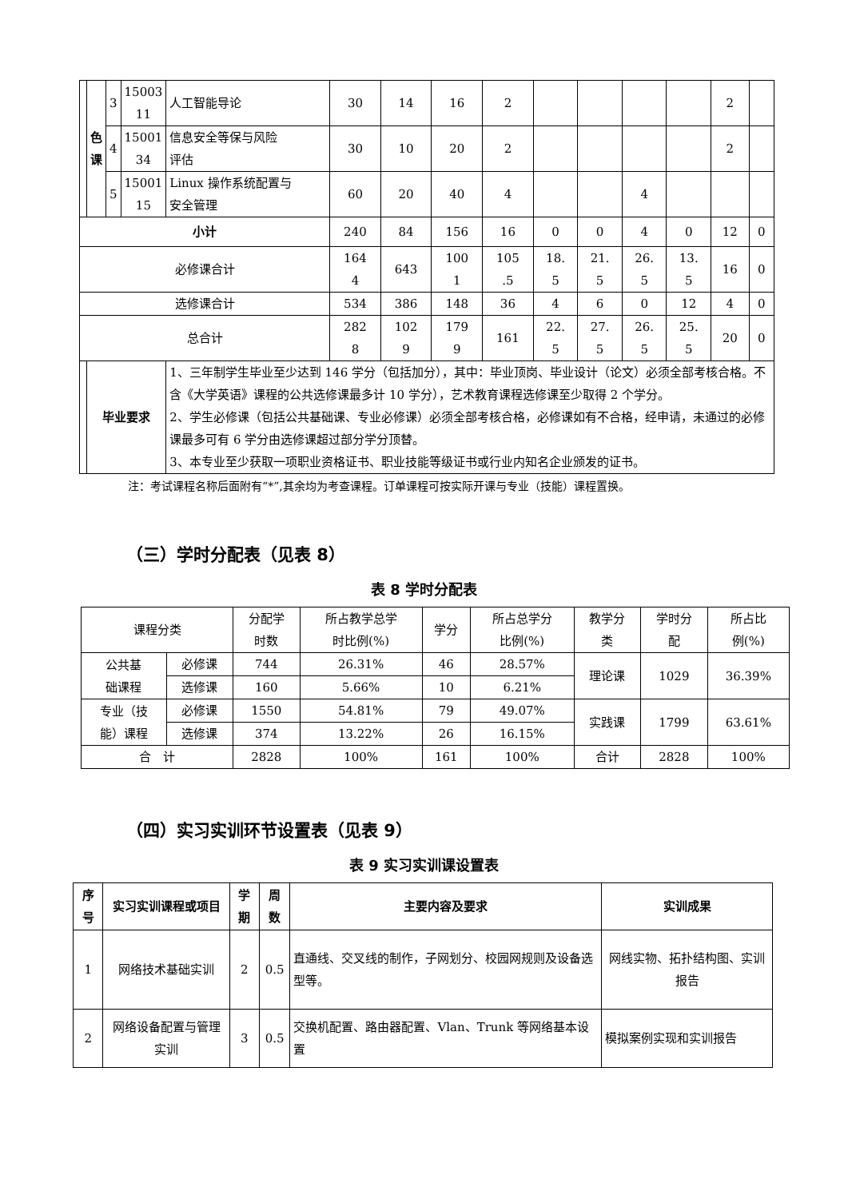| | 色 课 | 3 | 15003 11 | 人工智能导论 | 30 | 14 | 16 | 2 | | | | | 2 | |
| | | 4 | 15001 34 | 信息安全等保与风险 评估 | 30 | 10 | 20 | 2 | | | | | 2 | |
| | | 5 | 15001 15 | Linux 操作系统配置与 安全管理 | 60 | 20 | 40 | 4 | | | 4 | | | |
| 小计 | | | | | 240 | 84 | 156 | 16 | 0 | 0 | 4 | 0 | 12 | 0 |
| 必修课合计 | | | | | 164 4 | 643 | 100 1 | 105 .5 | 18. 5 | 21. 5 | 26. 5 | 13. 5 | 16 | 0 |
| 选修课合计 | | | | | 534 | 386 | 148 | 36 | 4 | 6 | 0 | 12 | 4 | 0 |
| 总合计 | | | | | 282 8 | 102 9 | 179 9 | 161 | 22. 5 | 27. 5 | 26. 5 | 25. 5 | 20 | 0 |
| | 毕业要求 | | | 1、三年制学生毕业至少达到 146 学分（包括加分），其中：毕业顶岗、毕业设计（论文）必须全部考核合格。不含《大学英语》课程的公共选修课最多计 10 学分），艺术教育课程选修课至少取得 2 个学分。 2、学生必修课（包括公共基础课、专业必修课）必须全部考核合格，必修课如有不合格，经申请，未通过的必修课最多可有 6 学分由选修课超过部分学分顶替。 3、本专业至少获取一项职业资格证书、职业技能等级证书或行业内知名企业颁发的证书。 | | | | | | | | | | |
注：考试课程名称后面附有“*”,其余均为考查课程。订单课程可按实际开课与专业（技能）课程置换。
（三）学时分配表（见表 8）
表 8 学时分配表
| 课程分类 | | 分配学 时数 | 所占教学总学 时比例(%) | 学分 | 所占总学分 比例(%) | 教学分 类 | 学时分 配 | 所占比 例(%) |
| 公共基 础课程 | 必修课 | 744 | 26.31% | 46 | 28.57% | 理论课 | 1029 | 36.39% |
| | 选修课 | 160 | 5.66% | 10 | 6.21% | | | |
| 专业（技 能）课程 | 必修课 | 1550 | 54.81% | 79 | 49.07% | 实践课 | 1799 | 63.61% |
| | 选修课 | 374 | 13.22% | 26 | 16.15% | | | |
| 合 计 | | 2828 | 100% | 161 | 100% | 合计 | 2828 | 100% |
（四）实习实训环节设置表（见表 9）
表 9 实习实训课设置表
| 序号 | 实习实训课程或项目 | 学期 | 周数 | 主要内容及要求 | 实训成果 |
| --- | --- | --- | --- | --- | --- |
| 1 | 网络技术基础实训 | 2 | 0.5 | 直通线、交叉线的制作，子网划分、校园网规则及设备选型等。 | 网线实物、拓扑结构图、实训报告 |
| 2 | 网络设备配置与管理实训 | 3 | 0.5 | 交换机配置、路由器配置、Vlan、Trunk 等网络基本设置 | 模拟案例实现和实训报告 |